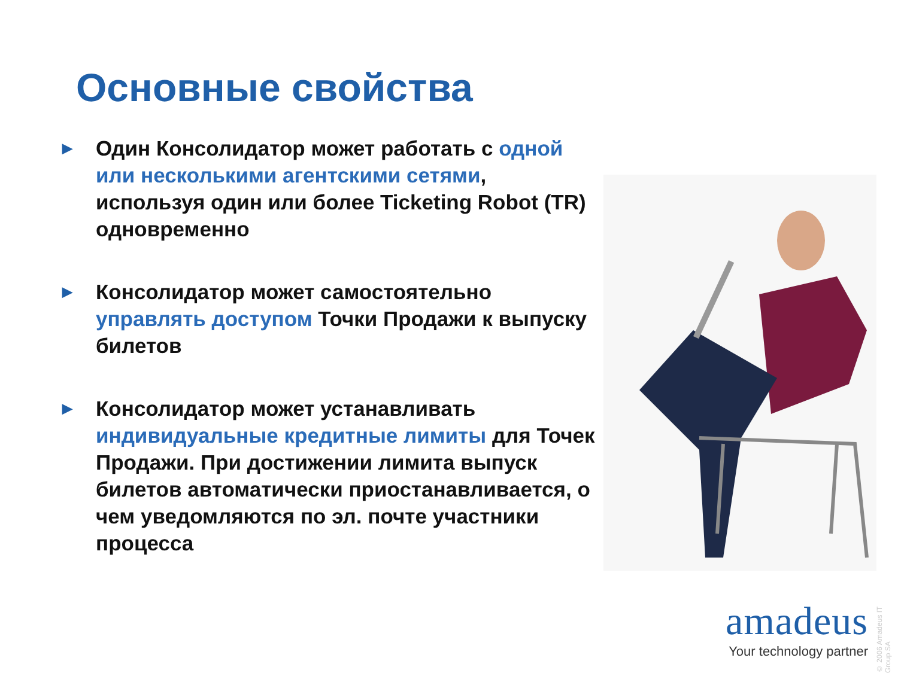Основные свойства
▶ Один Консолидатор может работать с одной или несколькими агентскими сетями, используя один или более Ticketing Robot (TR) одновременно
▶ Консолидатор может самостоятельно управлять доступом Точки Продажи к выпуску билетов
▶ Консолидатор может устанавливать индивидуальные кредитные лимиты для Точек Продажи. При достижении лимита выпуск билетов автоматически приостанавливается, о чем уведомляются по эл. почте участники процесса
© 2006 Amadeus IT Group SA
amadeus
Your technology partner